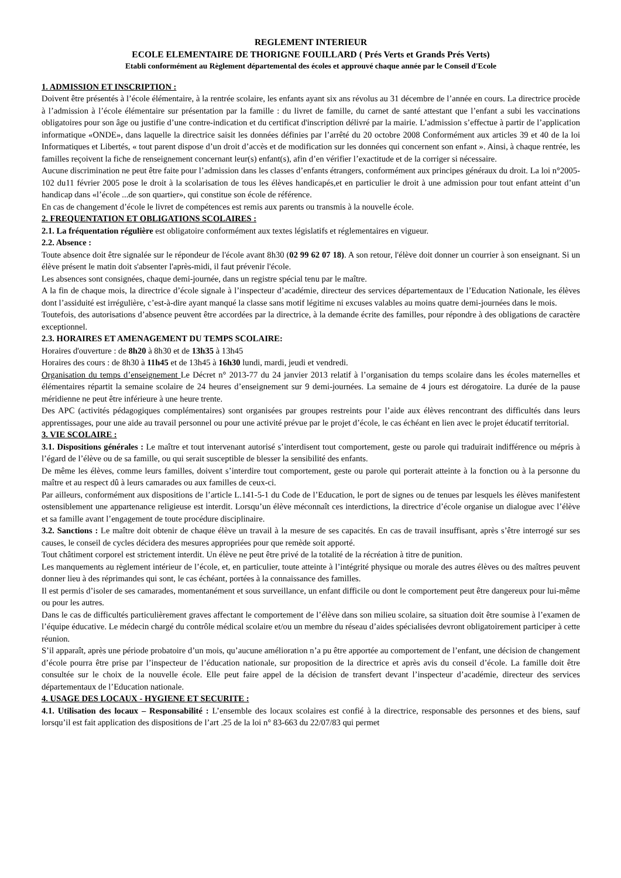REGLEMENT INTERIEUR
ECOLE ELEMENTAIRE DE THORIGNE FOUILLARD ( Prés Verts et Grands Prés Verts)
Etabli conformément au Règlement départemental des écoles et approuvé chaque année par le Conseil d'Ecole
1. ADMISSION ET INSCRIPTION :
Doivent être présentés à l’école élémentaire, à la rentrée scolaire, les enfants ayant six ans révolus au 31 décembre de l’année en cours. La directrice procède à l’admission à l’école élémentaire sur présentation par la famille : du livret de famille, du carnet de santé attestant que l’enfant a subi les vaccinations obligatoires pour son âge ou justifie d’une contre-indication et du certificat d'inscription délivré par la mairie. L’admission s’effectue à partir de l’application informatique «ONDE», dans laquelle la directrice saisit les données définies par l’arrêté du 20 octobre 2008 Conformément aux articles 39 et 40 de la loi Informatiques et Libertés, « tout parent dispose d’un droit d’accès et de modification sur les données qui concernent son enfant ». Ainsi, à chaque rentrée, les familles reçoivent la fiche de renseignement concernant leur(s) enfant(s), afin d’en vérifier l’exactitude et de la corriger si nécessaire.
Aucune discrimination ne peut être faite pour l’admission dans les classes d’enfants étrangers, conformément aux principes généraux du droit. La loi n°2005-102 du11 février 2005 pose le droit à la scolarisation de tous les élèves handicapés,et en particulier le droit à une admission pour tout enfant atteint d’un handicap dans «l’école ...de son quartier», qui constitue son école de référence.
En cas de changement d’école le livret de compétences est remis aux parents ou transmis à la nouvelle école.
2. FREQUENTATION ET OBLIGATIONS SCOLAIRES :
2.1. La fréquentation régulière est obligatoire conformément aux textes législatifs et réglementaires en vigueur.
2.2. Absence :
Toute absence doit être signalée sur le répondeur de l'école avant 8h30 (02 99 62 07 18). A son retour, l'élève doit donner un courrier à son enseignant. Si un élève présent le matin doit s'absenter l'après-midi, il faut prévenir l'école.
Les absences sont consignées, chaque demi-journée, dans un registre spécial tenu par le maître.
A la fin de chaque mois, la directrice d’école signale à l’inspecteur d’académie, directeur des services départementaux de l’Education Nationale, les élèves dont l’assiduité est irrégulière, c’est-à-dire ayant manqué la classe sans motif légitime ni excuses valables au moins quatre demi-journées dans le mois.
Toutefois, des autorisations d’absence peuvent être accordées par la directrice, à la demande écrite des familles, pour répondre à des obligations de caractère exceptionnel.
2.3. HORAIRES ET AMENAGEMENT DU TEMPS SCOLAIRE:
Horaires d'ouverture : de 8h20 à 8h30 et de 13h35 à 13h45
Horaires des cours : de 8h30 à 11h45 et de 13h45 à 16h30 lundi, mardi, jeudi et vendredi.
Organisation du temps d’enseignement Le Décret n° 2013-77 du 24 janvier 2013 relatif à l’organisation du temps scolaire dans les écoles maternelles et élémentaires répartit la semaine scolaire de 24 heures d’enseignement sur 9 demi-journées. La semaine de 4 jours est dérogatoire. La durée de la pause méridienne ne peut être inférieure à une heure trente.
Des APC (activités pédagogiques complémentaires) sont organisées par groupes restreints pour l’aide aux élèves rencontrant des difficultés dans leurs apprentissages, pour une aide au travail personnel ou pour une activité prévue par le projet d’école, le cas échéant en lien avec le projet éducatif territorial.
3. VIE SCOLAIRE :
3.1. Dispositions générales : Le maître et tout intervenant autorisé s’interdisent tout comportement, geste ou parole qui traduirait indifférence ou mépris à l’égard de l’élève ou de sa famille, ou qui serait susceptible de blesser la sensibilité des enfants.
De même les élèves, comme leurs familles, doivent s’interdire tout comportement, geste ou parole qui porterait atteinte à la fonction ou à la personne du maître et au respect dû à leurs camarades ou aux familles de ceux-ci.
Par ailleurs, conformément aux dispositions de l’article L.141-5-1 du Code de l’Education, le port de signes ou de tenues par lesquels les élèves manifestent ostensiblement une appartenance religieuse est interdit. Lorsqu’un élève méconnaît ces interdictions, la directrice d’école organise un dialogue avec l’élève et sa famille avant l’engagement de toute procédure disciplinaire.
3.2. Sanctions : Le maître doit obtenir de chaque élève un travail à la mesure de ses capacités. En cas de travail insuffisant, après s’être interrogé sur ses causes, le conseil de cycles décidera des mesures appropriées pour que remède soit apporté.
Tout châtiment corporel est strictement interdit. Un élève ne peut être privé de la totalité de la récréation à titre de punition.
Les manquements au règlement intérieur de l’école, et, en particulier, toute atteinte à l’intégrité physique ou morale des autres élèves ou des maîtres peuvent donner lieu à des réprimandes qui sont, le cas échéant, portées à la connaissance des familles.
Il est permis d’isoler de ses camarades, momentanément et sous surveillance, un enfant difficile ou dont le comportement peut être dangereux pour lui-même ou pour les autres.
Dans le cas de difficultés particulièrement graves affectant le comportement de l’élève dans son milieu scolaire, sa situation doit être soumise à l’examen de l’équipe éducative. Le médecin chargé du contrôle médical scolaire et/ou un membre du réseau d’aides spécialisées devront obligatoirement participer à cette réunion.
S’il apparaît, après une période probatoire d’un mois, qu’aucune amélioration n’a pu être apportée au comportement de l’enfant, une décision de changement d’école pourra être prise par l’inspecteur de l’éducation nationale, sur proposition de la directrice et après avis du conseil d’école. La famille doit être consultée sur le choix de la nouvelle école. Elle peut faire appel de la décision de transfert devant l’inspecteur d’académie, directeur des services départementaux de l’Education nationale.
4. USAGE DES LOCAUX - HYGIENE ET SECURITE :
4.1. Utilisation des locaux – Responsabilité : L’ensemble des locaux scolaires est confié à la directrice, responsable des personnes et des biens, sauf lorsqu’il est fait application des dispositions de l’art .25 de la loi n° 83-663 du 22/07/83 qui permet